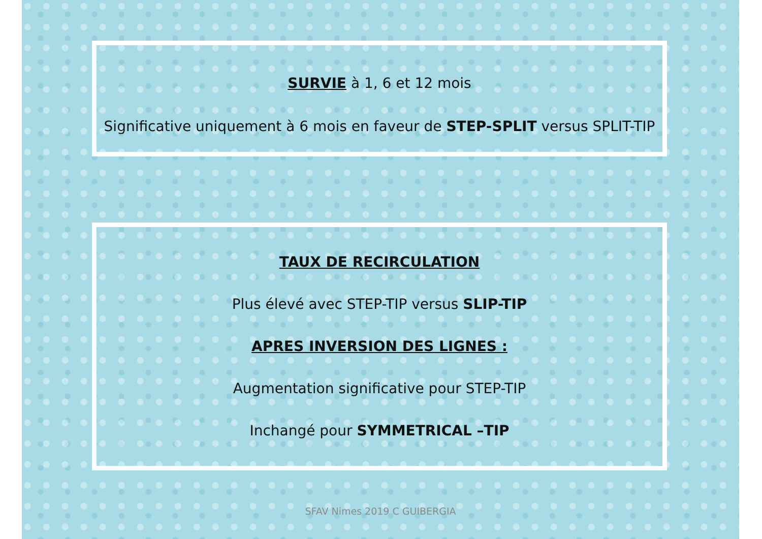SURVIE à 1, 6 et 12 mois
Significative uniquement à 6 mois en faveur de STEP-SPLIT versus SPLIT-TIP
TAUX DE RECIRCULATION
Plus élevé avec STEP-TIP versus SLIP-TIP
APRES INVERSION DES LIGNES :
Augmentation significative pour STEP-TIP
Inchangé pour SYMMETRICAL –TIP
SFAV Nimes 2019 C GUIBERGIA